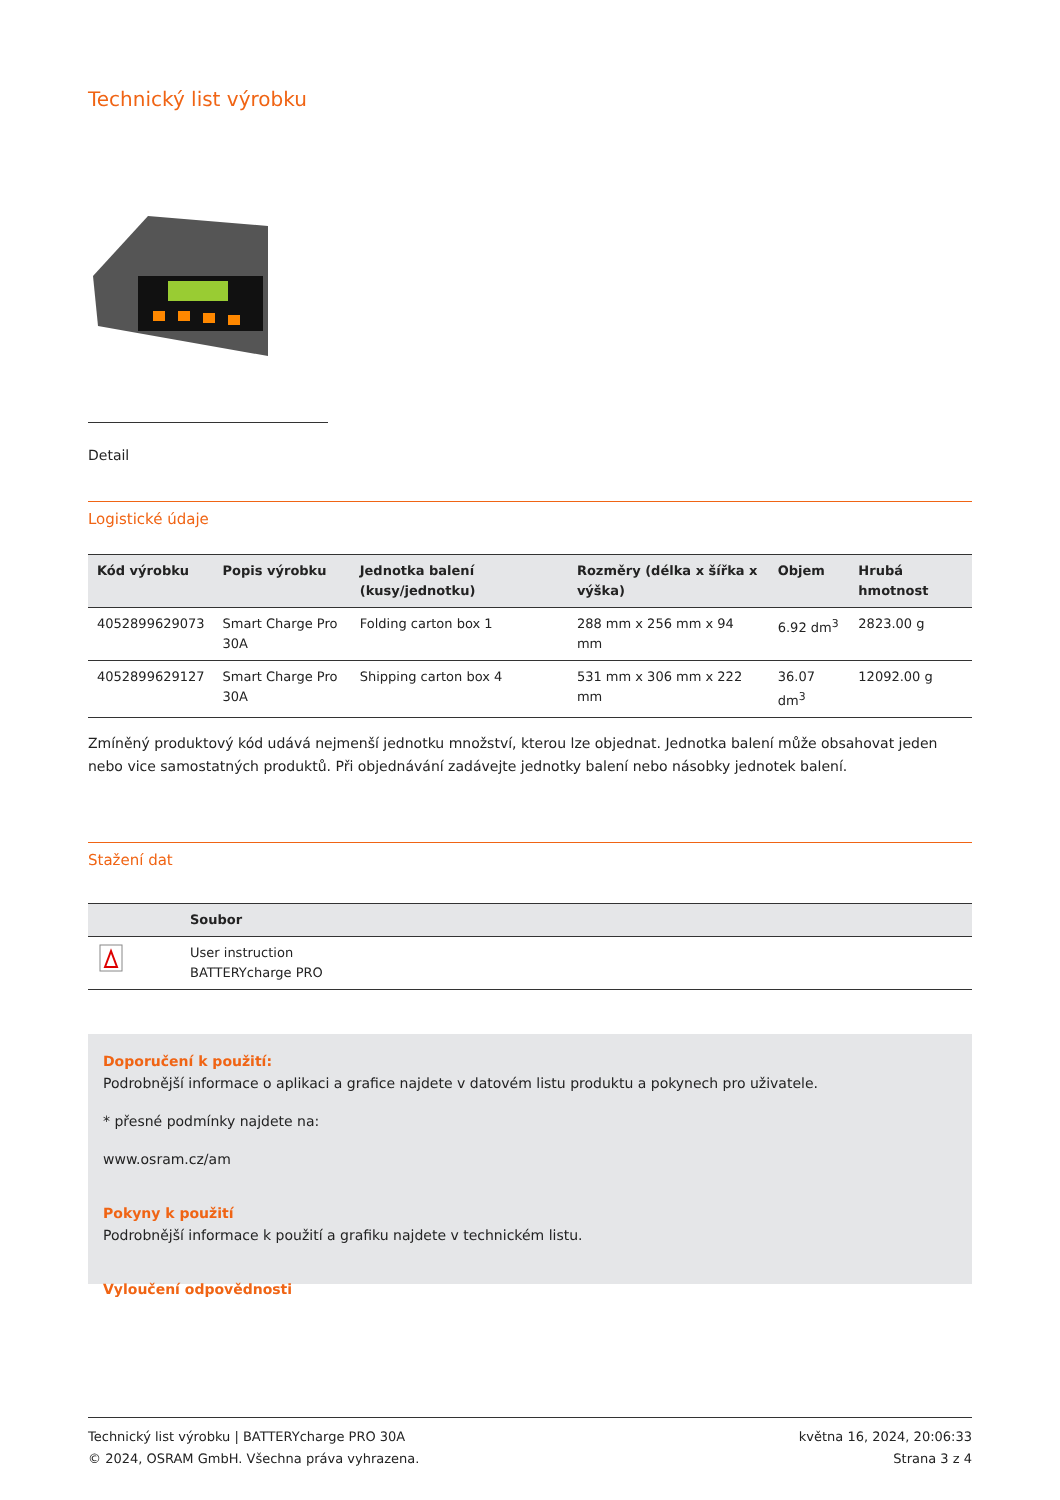Technický list výrobku
Detail
Logistické údaje
| Kód výrobku | Popis výrobku | Jednotka balení (kusy/jednotku) | Rozměry (délka x šířka x výška) | Objem | Hrubá hmotnost |
| --- | --- | --- | --- | --- | --- |
| 4052899629073 | Smart Charge Pro 30A | Folding carton box 1 | 288 mm x 256 mm x 94 mm | 6.92 dm<sup>3</sup> | 2823.00 g |
| 4052899629127 | Smart Charge Pro 30A | Shipping carton box 4 | 531 mm x 306 mm x 222 mm | 36.07 dm<sup>3</sup> | 12092.00 g |
Zmíněný produktový kód udává nejmenší jednotku množství, kterou lze objednat. Jednotka balení může obsahovat jeden nebo vice samostatných produktů. Při objednávání zadávejte jednotky balení nebo násobky jednotek balení.
Stažení dat
| | Soubor |
| --- | --- |
| | User instruction BATTERYcharge PRO |
Doporučení k použití:
Podrobnější informace o aplikaci a grafice najdete v datovém listu produktu a pokynech pro uživatele.
* přesné podmínky najdete na:
www.osram.cz/am
Pokyny k použití
Podrobnější informace k použití a grafiku najdete v technickém listu.
Vyloučení odpovědnosti
Technický list výrobku | BATTERYcharge PRO 30A
© 2024, OSRAM GmbH. Všechna práva vyhrazena.
května 16, 2024, 20:06:33
Strana 3 z 4